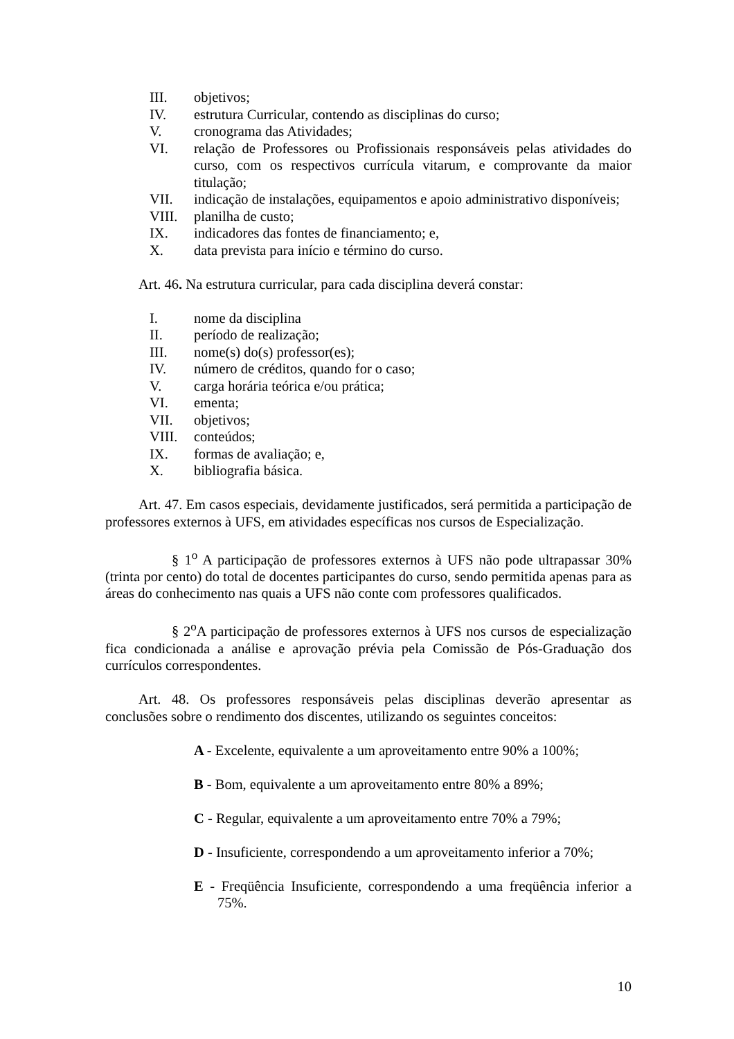III. objetivos;
IV. estrutura Curricular, contendo as disciplinas do curso;
V. cronograma das Atividades;
VI. relação de Professores ou Profissionais responsáveis pelas atividades do curso, com os respectivos currícula vitarum, e comprovante da maior titulação;
VII. indicação de instalações, equipamentos e apoio administrativo disponíveis;
VIII. planilha de custo;
IX. indicadores das fontes de financiamento; e,
X. data prevista para início e término do curso.
Art. 46. Na estrutura curricular, para cada disciplina deverá constar:
I. nome da disciplina
II. período de realização;
III. nome(s) do(s) professor(es);
IV. número de créditos, quando for o caso;
V. carga horária teórica e/ou prática;
VI. ementa;
VII. objetivos;
VIII. conteúdos;
IX. formas de avaliação; e,
X. bibliografia básica.
Art. 47. Em casos especiais, devidamente justificados, será permitida a participação de professores externos à UFS, em atividades específicas nos cursos de Especialização.
§ 1<sup>o</sup> A participação de professores externos à UFS não pode ultrapassar 30% (trinta por cento) do total de docentes participantes do curso, sendo permitida apenas para as áreas do conhecimento nas quais a UFS não conte com professores qualificados.
§ 2<sup>o</sup>A participação de professores externos à UFS nos cursos de especialização fica condicionada a análise e aprovação prévia pela Comissão de Pós-Graduação dos currículos correspondentes.
Art. 48. Os professores responsáveis pelas disciplinas deverão apresentar as conclusões sobre o rendimento dos discentes, utilizando os seguintes conceitos:
A - Excelente, equivalente a um aproveitamento entre 90% a 100%;
B - Bom, equivalente a um aproveitamento entre 80% a 89%;
C - Regular, equivalente a um aproveitamento entre 70% a 79%;
D - Insuficiente, correspondendo a um aproveitamento inferior a 70%;
E - Freqüência Insuficiente, correspondendo a uma freqüência inferior a 75%.
10